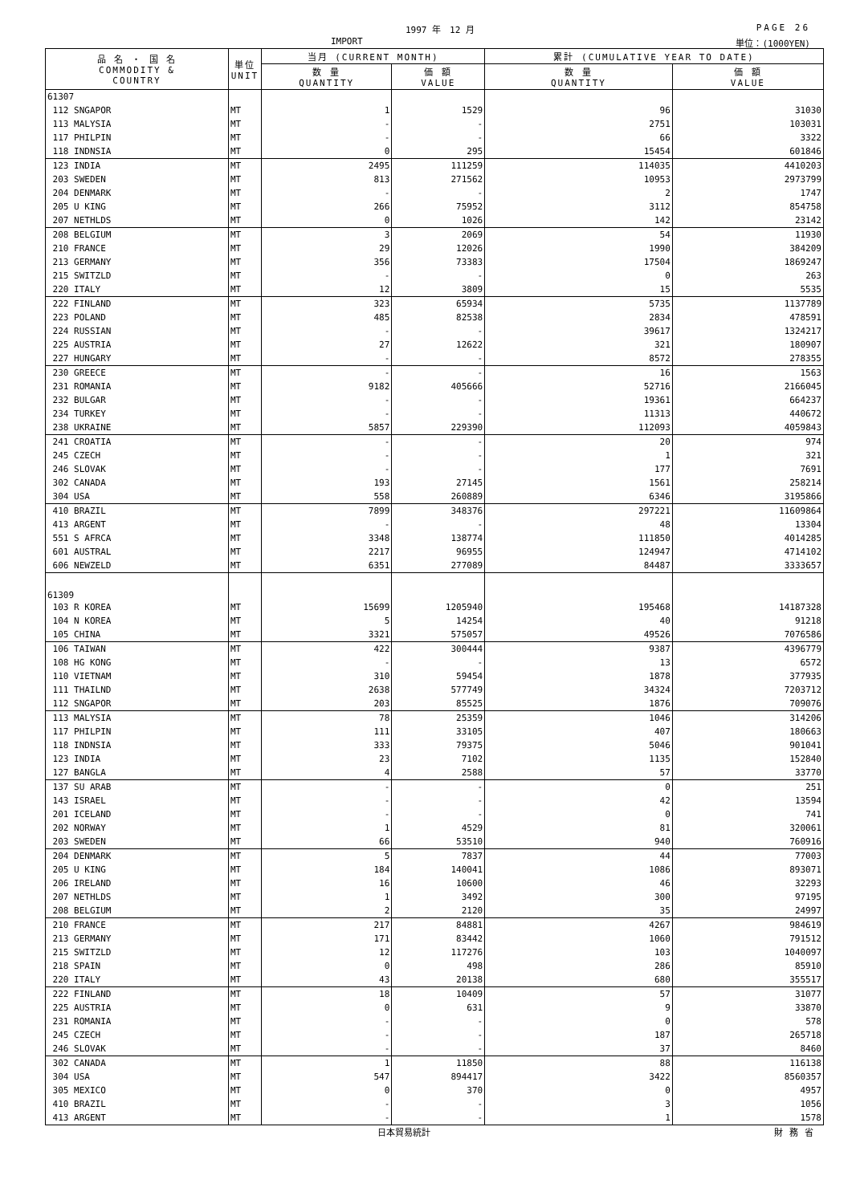1997 年　12 月 PAGE 26
IMPORT 単位：(1000YEN)
| 品 名 ・ 国 名 COMMODITY & COUNTRY | 単位 UNIT | 当月 (CURRENT MONTH) | | 累計 (CUMULATIVE YEAR TO DATE) | |
| --- | --- | --- | --- | --- | --- |
| | | 数 量 QUANTITY | 価 額 VALUE | 数 量 QUANTITY | 価 額 VALUE |
| 61307 | | | | | |
| 112 SNGAPOR | MT | 1 | 1529 | 96 | 31030 |
| 113 MALYSIA | MT | - | - | 2751 | 103031 |
| 117 PHILPIN | MT | - | - | 66 | 3322 |
| 118 INDNSIA | MT | 0 | 295 | 15454 | 601846 |
| 123 INDIA | MT | 2495 | 111259 | 114035 | 4410203 |
| 203 SWEDEN | MT | 813 | 271562 | 10953 | 2973799 |
| 204 DENMARK | MT | - | - | 2 | 1747 |
| 205 U KING | MT | 266 | 75952 | 3112 | 854758 |
| 207 NETHLDS | MT | 0 | 1026 | 142 | 23142 |
| 208 BELGIUM | MT | 3 | 2069 | 54 | 11930 |
| 210 FRANCE | MT | 29 | 12026 | 1990 | 384209 |
| 213 GERMANY | MT | 356 | 73383 | 17504 | 1869247 |
| 215 SWITZLD | MT | - | - | 0 | 263 |
| 220 ITALY | MT | 12 | 3809 | 15 | 5535 |
| 222 FINLAND | MT | 323 | 65934 | 5735 | 1137789 |
| 223 POLAND | MT | 485 | 82538 | 2834 | 478591 |
| 224 RUSSIAN | MT | - | - | 39617 | 1324217 |
| 225 AUSTRIA | MT | 27 | 12622 | 321 | 180907 |
| 227 HUNGARY | MT | - | - | 8572 | 278355 |
| 230 GREECE | MT | - | - | 16 | 1563 |
| 231 ROMANIA | MT | 9182 | 405666 | 52716 | 2166045 |
| 232 BULGAR | MT | - | - | 19361 | 664237 |
| 234 TURKEY | MT | - | - | 11313 | 440672 |
| 238 UKRAINE | MT | 5857 | 229390 | 112093 | 4059843 |
| 241 CROATIA | MT | - | - | 20 | 974 |
| 245 CZECH | MT | - | - | 1 | 321 |
| 246 SLOVAK | MT | - | - | 177 | 7691 |
| 302 CANADA | MT | 193 | 27145 | 1561 | 258214 |
| 304 USA | MT | 558 | 260889 | 6346 | 3195866 |
| 410 BRAZIL | MT | 7899 | 348376 | 297221 | 11609864 |
| 413 ARGENT | MT | - | - | 48 | 13304 |
| 551 S AFRCA | MT | 3348 | 138774 | 111850 | 4014285 |
| 601 AUSTRAL | MT | 2217 | 96955 | 124947 | 4714102 |
| 606 NEWZELD | MT | 6351 | 277089 | 84487 | 3333657 |
| 61309 | | | | | |
| 103 R KOREA | MT | 15699 | 1205940 | 195468 | 14187328 |
| 104 N KOREA | MT | 5 | 14254 | 40 | 91218 |
| 105 CHINA | MT | 3321 | 575057 | 49526 | 7076586 |
| 106 TAIWAN | MT | 422 | 300444 | 9387 | 4396779 |
| 108 HG KONG | MT | - | - | 13 | 6572 |
| 110 VIETNAM | MT | 310 | 59454 | 1878 | 377935 |
| 111 THAILND | MT | 2638 | 577749 | 34324 | 7203712 |
| 112 SNGAPOR | MT | 203 | 85525 | 1876 | 709076 |
| 113 MALYSIA | MT | 78 | 25359 | 1046 | 314206 |
| 117 PHILPIN | MT | 111 | 33105 | 407 | 180663 |
| 118 INDNSIA | MT | 333 | 79375 | 5046 | 901041 |
| 123 INDIA | MT | 23 | 7102 | 1135 | 152840 |
| 127 BANGLA | MT | 4 | 2588 | 57 | 33770 |
| 137 SU ARAB | MT | - | - | 0 | 251 |
| 143 ISRAEL | MT | - | - | 42 | 13594 |
| 201 ICELAND | MT | - | - | 0 | 741 |
| 202 NORWAY | MT | 1 | 4529 | 81 | 320061 |
| 203 SWEDEN | MT | 66 | 53510 | 940 | 760916 |
| 204 DENMARK | MT | 5 | 7837 | 44 | 77003 |
| 205 U KING | MT | 184 | 140041 | 1086 | 893071 |
| 206 IRELAND | MT | 16 | 10600 | 46 | 32293 |
| 207 NETHLDS | MT | 1 | 3492 | 300 | 97195 |
| 208 BELGIUM | MT | 2 | 2120 | 35 | 24997 |
| 210 FRANCE | MT | 217 | 84881 | 4267 | 984619 |
| 213 GERMANY | MT | 171 | 83442 | 1060 | 791512 |
| 215 SWITZLD | MT | 12 | 117276 | 103 | 1040097 |
| 218 SPAIN | MT | 0 | 498 | 286 | 85910 |
| 220 ITALY | MT | 43 | 20138 | 680 | 355517 |
| 222 FINLAND | MT | 18 | 10409 | 57 | 31077 |
| 225 AUSTRIA | MT | 0 | 631 | 9 | 33870 |
| 231 ROMANIA | MT | - | - | 0 | 578 |
| 245 CZECH | MT | - | - | 187 | 265718 |
| 246 SLOVAK | MT | - | - | 37 | 8460 |
| 302 CANADA | MT | 1 | 11850 | 88 | 116138 |
| 304 USA | MT | 547 | 894417 | 3422 | 8560357 |
| 305 MEXICO | MT | 0 | 370 | 0 | 4957 |
| 410 BRAZIL | MT | - | - | 3 | 1056 |
| 413 ARGENT | MT | - | - | 1 | 1578 |
日本貿易統計 財務省